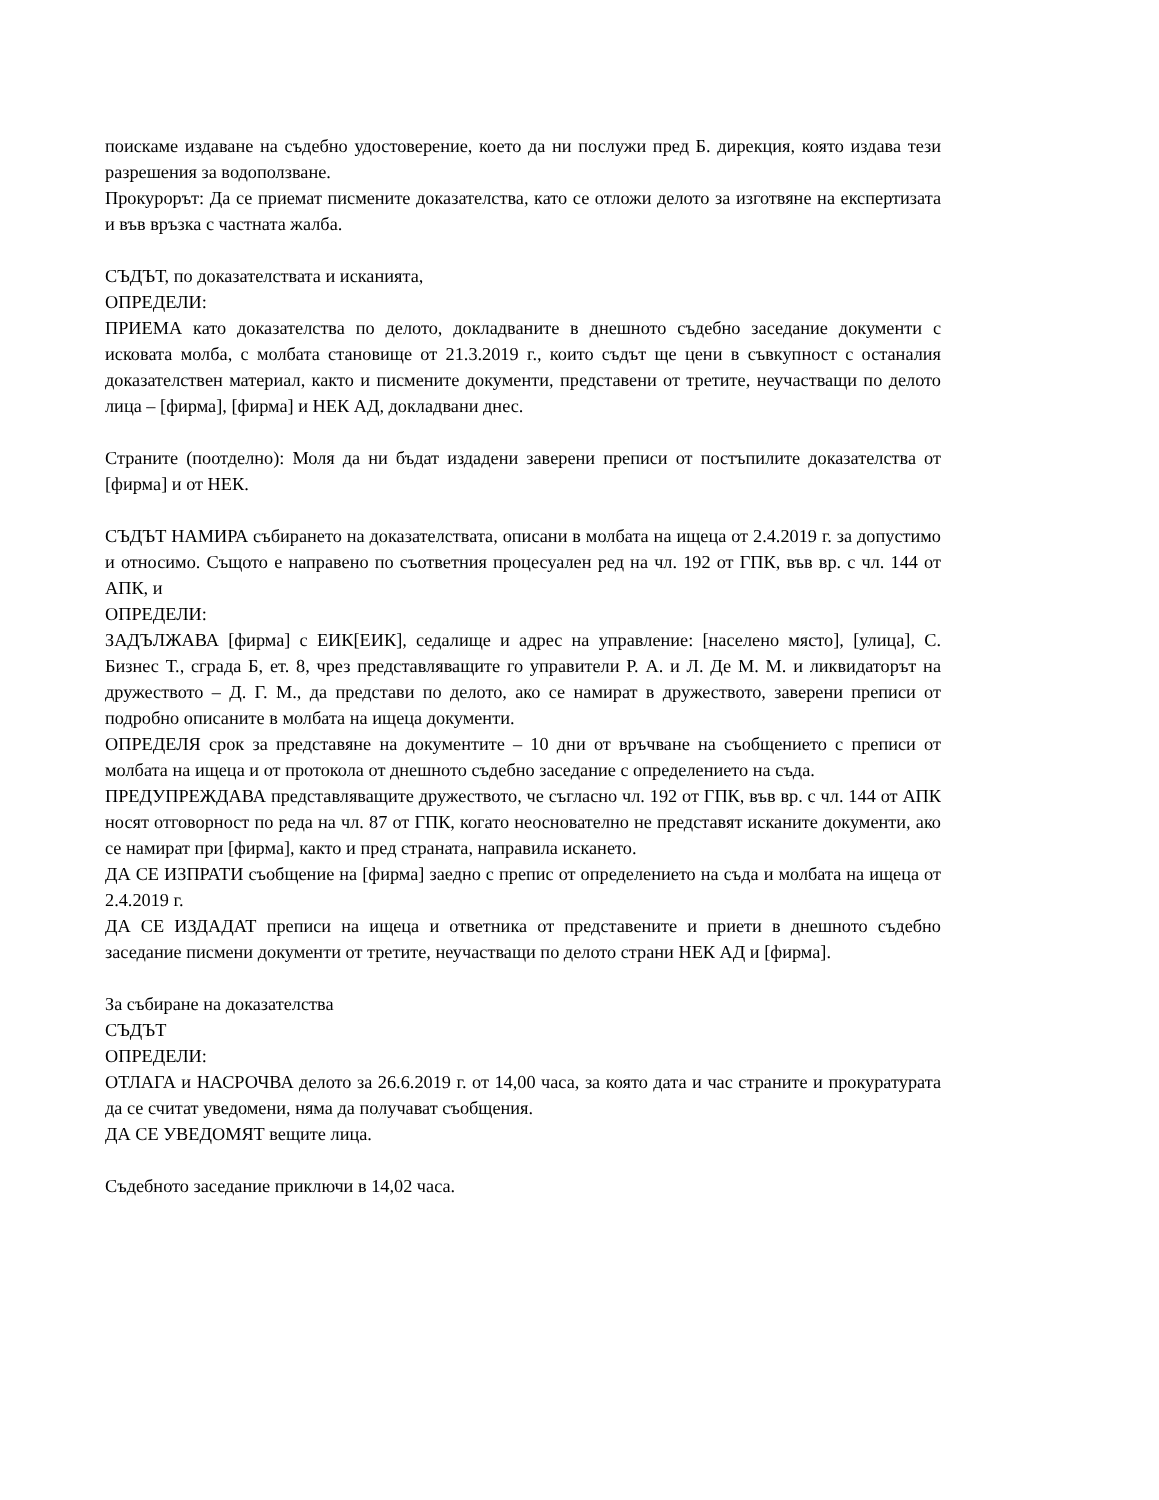поискаме издаване на съдебно удостоверение, което да ни послужи пред Б. дирекция, която издава тези разрешения за водоползване.
Прокурорът: Да се приемат писмените доказателства, като се отложи делото за изготвяне на експертизата и във връзка с частната жалба.
СЪДЪТ, по доказателствата и исканията,
ОПРЕДЕЛИ:
ПРИЕМА като доказателства по делото, докладваните в днешното съдебно заседание документи с исковата молба, с молбата становище от 21.3.2019 г., които съдът ще цени в съвкупност с останалия доказателствен материал, както и писмените документи, представени от третите, неучастващи по делото лица – [фирма], [фирма] и НЕК АД, докладвани днес.
Страните (поотделно): Моля да ни бъдат издадени заверени преписи от постъпилите доказателства от [фирма] и от НЕК.
СЪДЪТ НАМИРА събирането на доказателствата, описани в молбата на ищеца от 2.4.2019 г. за допустимо и относимо. Същото е направено по съответния процесуален ред на чл. 192 от ГПК, във вр. с чл. 144 от АПК, и
ОПРЕДЕЛИ:
ЗАДЪЛЖАВА [фирма] с ЕИК[ЕИК], седалище и адрес на управление: [населено място], [улица], С. Бизнес Т., сграда Б, ет. 8, чрез представляващите го управители Р. А. и Л. Де М. М. и ликвидаторът на дружеството – Д. Г. М., да представи по делото, ако се намират в дружеството, заверени преписи от подробно описаните в молбата на ищеца документи.
ОПРЕДЕЛЯ срок за представяне на документите – 10 дни от връчване на съобщението с преписи от молбата на ищеца и от протокола от днешното съдебно заседание с определението на съда.
ПРЕДУПРЕЖДАВА представляващите дружеството, че съгласно чл. 192 от ГПК, във вр. с чл. 144 от АПК носят отговорност по реда на чл. 87 от ГПК, когато неоснователно не представят исканите документи, ако се намират при [фирма], както и пред страната, направила искането.
ДА СЕ ИЗПРАТИ съобщение на [фирма] заедно с препис от определението на съда и молбата на ищеца от 2.4.2019 г.
ДА СЕ ИЗДАДАТ преписи на ищеца и ответника от представените и приети в днешното съдебно заседание писмени документи от третите, неучастващи по делото страни НЕК АД и [фирма].
За събиране на доказателства
СЪДЪТ
ОПРЕДЕЛИ:
ОТЛАГА и НАСРОЧВА делото за 26.6.2019 г. от 14,00 часа, за която дата и час страните и прокуратурата да се считат уведомени, няма да получават съобщения.
ДА СЕ УВЕДОМЯТ вещите лица.
Съдебното заседание приключи в 14,02 часа.